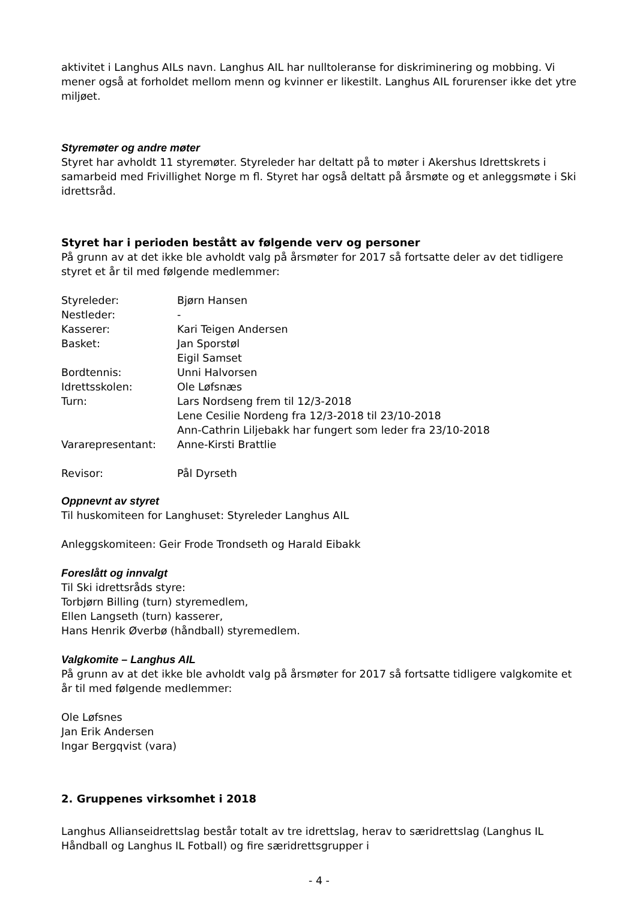aktivitet i Langhus AILs navn. Langhus AIL har nulltoleranse for diskriminering og mobbing. Vi mener også at forholdet mellom menn og kvinner er likestilt. Langhus AIL forurenser ikke det ytre miljøet.
Styremøter og andre møter
Styret har avholdt 11 styremøter. Styreleder har deltatt på to møter i Akershus Idrettskrets i samarbeid med Frivillighet Norge m fl. Styret har også deltatt på årsmøte og et anleggsmøte i Ski idrettsråd.
Styret har i perioden bestått av følgende verv og personer
På grunn av at det ikke ble avholdt valg på årsmøter for 2017 så fortsatte deler av det tidligere styret et år til med følgende medlemmer:
| Styreleder: | Bjørn Hansen |
| Nestleder: | - |
| Kasserer: | Kari Teigen Andersen |
| Basket: | Jan Sporstøl Eigil Samset |
| Bordtennis: | Unni Halvorsen |
| Idrettsskolen: | Ole Løfsnæs |
| Turn: | Lars Nordseng frem til 12/3-2018 Lene Cesilie Nordeng fra 12/3-2018 til 23/10-2018 Ann-Cathrin Liljebakk har fungert som leder fra 23/10-2018 |
| Vararepresentant: | Anne-Kirsti Brattlie |
| Revisor: | Pål Dyrseth |
Oppnevnt av styret
Til huskomiteen for Langhuset: Styreleder Langhus AIL
Anleggskomiteen: Geir Frode Trondseth og Harald Eibakk
Foreslått og innvalgt
Til Ski idrettsråds styre:
Torbjørn Billing (turn) styremedlem,
Ellen Langseth (turn) kasserer,
Hans Henrik Øverbø (håndball) styremedlem.
Valgkomite – Langhus AIL
På grunn av at det ikke ble avholdt valg på årsmøter for 2017 så fortsatte tidligere valgkomite et år til med følgende medlemmer:
Ole Løfsnes
Jan Erik Andersen
Ingar Bergqvist (vara)
2. Gruppenes virksomhet i 2018
Langhus Allianseidrettslag består totalt av tre idrettslag, herav to særidrettslag (Langhus IL Håndball og Langhus IL Fotball) og fire særidrettsgrupper i
- 4 -